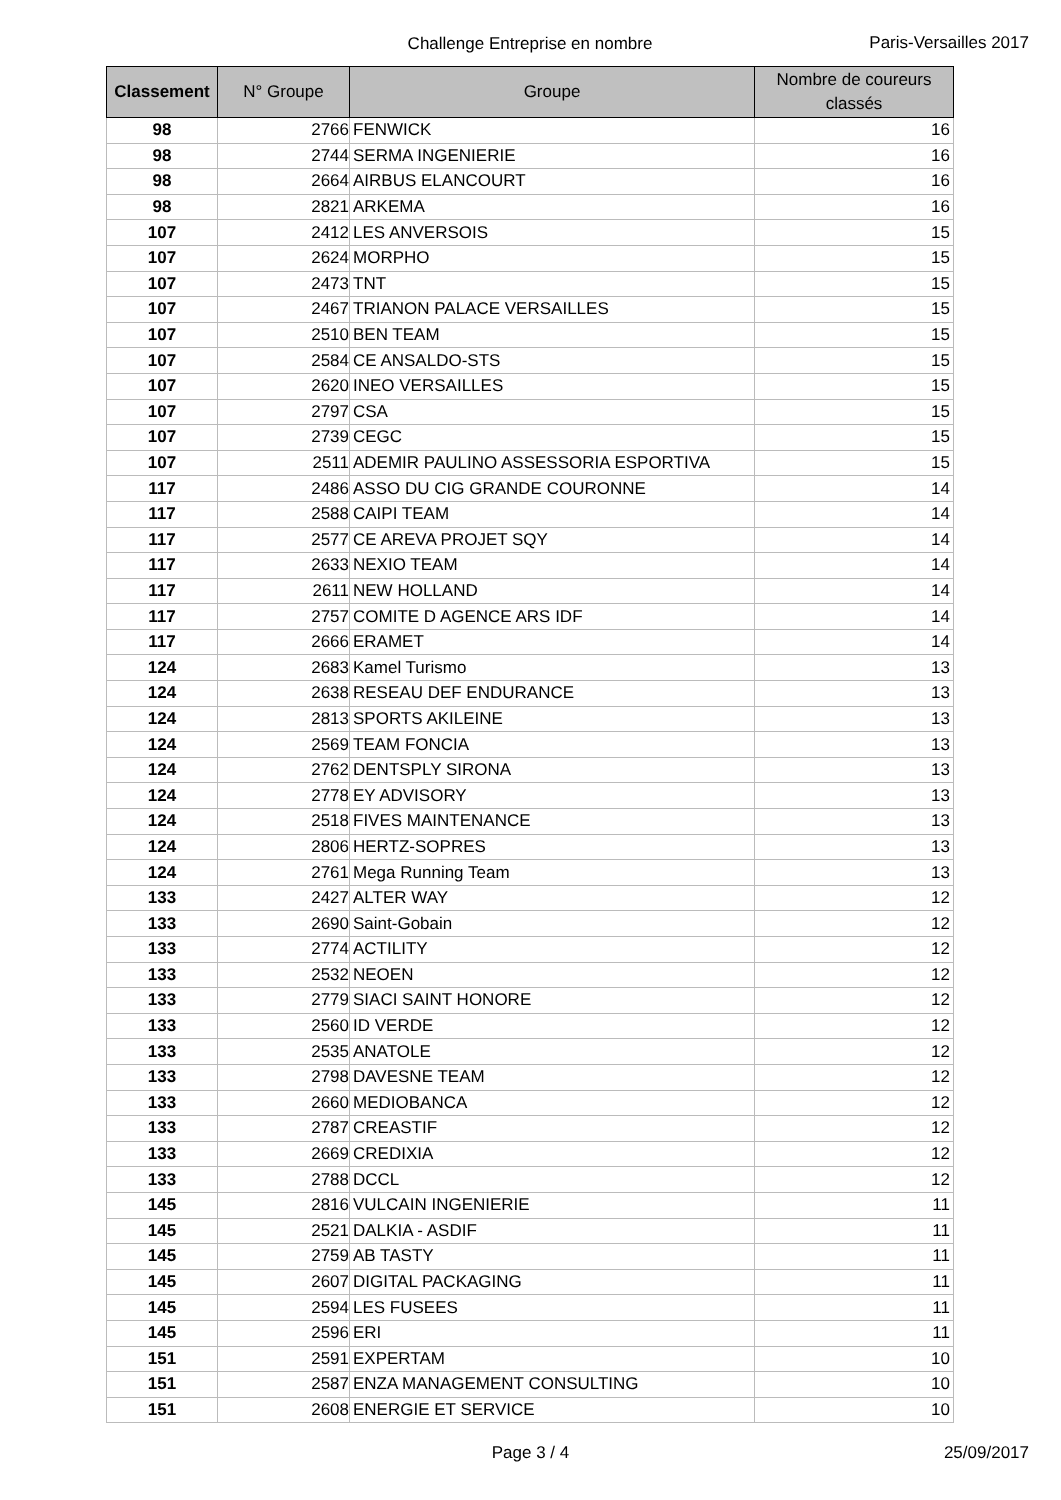Challenge Entreprise en nombre
Paris-Versailles 2017
| Classement | N° Groupe | Groupe | Nombre de coureurs classés |
| --- | --- | --- | --- |
| 98 | 2766 | FENWICK | 16 |
| 98 | 2744 | SERMA INGENIERIE | 16 |
| 98 | 2664 | AIRBUS ELANCOURT | 16 |
| 98 | 2821 | ARKEMA | 16 |
| 107 | 2412 | LES ANVERSOIS | 15 |
| 107 | 2624 | MORPHO | 15 |
| 107 | 2473 | TNT | 15 |
| 107 | 2467 | TRIANON PALACE VERSAILLES | 15 |
| 107 | 2510 | BEN TEAM | 15 |
| 107 | 2584 | CE ANSALDO-STS | 15 |
| 107 | 2620 | INEO VERSAILLES | 15 |
| 107 | 2797 | CSA | 15 |
| 107 | 2739 | CEGC | 15 |
| 107 | 2511 | ADEMIR PAULINO ASSESSORIA ESPORTIVA | 15 |
| 117 | 2486 | ASSO DU CIG GRANDE COURONNE | 14 |
| 117 | 2588 | CAIPI TEAM | 14 |
| 117 | 2577 | CE AREVA PROJET SQY | 14 |
| 117 | 2633 | NEXIO TEAM | 14 |
| 117 | 2611 | NEW HOLLAND | 14 |
| 117 | 2757 | COMITE D AGENCE ARS IDF | 14 |
| 117 | 2666 | ERAMET | 14 |
| 124 | 2683 | Kamel Turismo | 13 |
| 124 | 2638 | RESEAU DEF ENDURANCE | 13 |
| 124 | 2813 | SPORTS AKILEINE | 13 |
| 124 | 2569 | TEAM FONCIA | 13 |
| 124 | 2762 | DENTSPLY SIRONA | 13 |
| 124 | 2778 | EY ADVISORY | 13 |
| 124 | 2518 | FIVES MAINTENANCE | 13 |
| 124 | 2806 | HERTZ-SOPRES | 13 |
| 124 | 2761 | Mega Running Team | 13 |
| 133 | 2427 | ALTER WAY | 12 |
| 133 | 2690 | Saint-Gobain | 12 |
| 133 | 2774 | ACTILITY | 12 |
| 133 | 2532 | NEOEN | 12 |
| 133 | 2779 | SIACI SAINT HONORE | 12 |
| 133 | 2560 | ID VERDE | 12 |
| 133 | 2535 | ANATOLE | 12 |
| 133 | 2798 | DAVESNE TEAM | 12 |
| 133 | 2660 | MEDIOBANCA | 12 |
| 133 | 2787 | CREASTIF | 12 |
| 133 | 2669 | CREDIXIA | 12 |
| 133 | 2788 | DCCL | 12 |
| 145 | 2816 | VULCAIN INGENIERIE | 11 |
| 145 | 2521 | DALKIA - ASDIF | 11 |
| 145 | 2759 | AB TASTY | 11 |
| 145 | 2607 | DIGITAL PACKAGING | 11 |
| 145 | 2594 | LES FUSEES | 11 |
| 145 | 2596 | ERI | 11 |
| 151 | 2591 | EXPERTAM | 10 |
| 151 | 2587 | ENZA MANAGEMENT CONSULTING | 10 |
| 151 | 2608 | ENERGIE ET SERVICE | 10 |
Page 3 / 4
25/09/2017